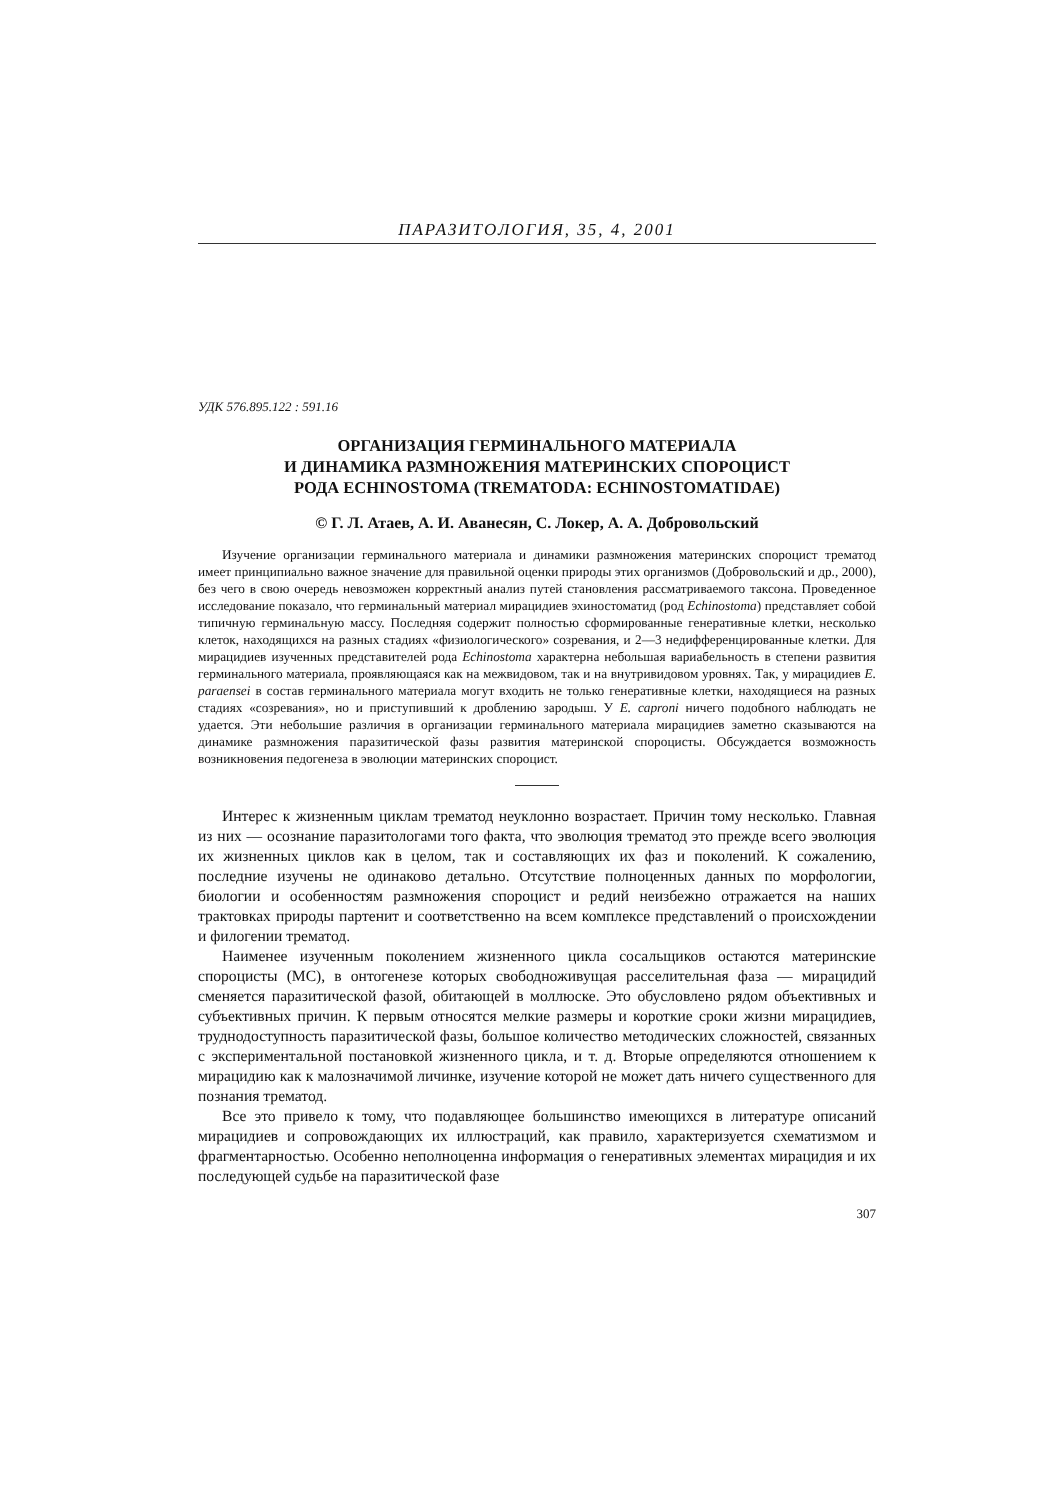ПАРАЗИТОЛОГИЯ, 35, 4, 2001
УДК 576.895.122 : 591.16
ОРГАНИЗАЦИЯ ГЕРМИНАЛЬНОГО МАТЕРИАЛА
И ДИНАМИКА РАЗМНОЖЕНИЯ МАТЕРИНСКИХ СПОРОЦИСТ
РОДА ECHINOSTOMA (TREMATODA: ECHINOSTOMATIDAE)
© Г. Л. Атаев, А. И. Аванесян, С. Локер, А. А. Добровольский
Изучение организации герминального материала и динамики размножения материнских спороцист трематод имеет принципиально важное значение для правильной оценки природы этих организмов (Добровольский и др., 2000), без чего в свою очередь невозможен корректный анализ путей становления рассматриваемого таксона. Проведенное исследование показало, что герминальный материал мирацидиев эхиностоматид (род Echinostoma) представляет собой типичную герминальную массу. Последняя содержит полностью сформированные генеративные клетки, несколько клеток, находящихся на разных стадиях «физиологического» созревания, и 2—3 недифференцированные клетки. Для мирацидиев изученных представителей рода Echinostoma характерна небольшая вариабельность в степени развития герминального материала, проявляющаяся как на межвидовом, так и на внутривидовом уровнях. Так, у мирацидиев E. paraensei в состав герминального материала могут входить не только генеративные клетки, находящиеся на разных стадиях «созревания», но и приступивший к дроблению зародыш. У E. caproni ничего подобного наблюдать не удается. Эти небольшие различия в организации герминального материала мирацидиев заметно сказываются на динамике размножения паразитической фазы развития материнской спороцисты. Обсуждается возможность возникновения педогенеза в эволюции материнских спороцист.
Интерес к жизненным циклам трематод неуклонно возрастает. Причин тому несколько. Главная из них — осознание паразитологами того факта, что эволюция трематод это прежде всего эволюция их жизненных циклов как в целом, так и составляющих их фаз и поколений. К сожалению, последние изучены не одинаково детально. Отсутствие полноценных данных по морфологии, биологии и особенностям размножения спороцист и редий неизбежно отражается на наших трактовках природы партенит и соответственно на всем комплексе представлений о происхождении и филогении трематод.
Наименее изученным поколением жизненного цикла сосальщиков остаются материнские спороцисты (МС), в онтогенезе которых свободноживущая расселительная фаза — мирацидий сменяется паразитической фазой, обитающей в моллюске. Это обусловлено рядом объективных и субъективных причин. К первым относятся мелкие размеры и короткие сроки жизни мирацидиев, труднодоступность паразитической фазы, большое количество методических сложностей, связанных с экспериментальной постановкой жизненного цикла, и т. д. Вторые определяются отношением к мирацидию как к малозначимой личинке, изучение которой не может дать ничего существенного для познания трематод.
Все это привело к тому, что подавляющее большинство имеющихся в литературе описаний мирацидиев и сопровождающих их иллюстраций, как правило, характеризуется схематизмом и фрагментарностью. Особенно неполноценна информация о генеративных элементах мирацидия и их последующей судьбе на паразитической фазе
307